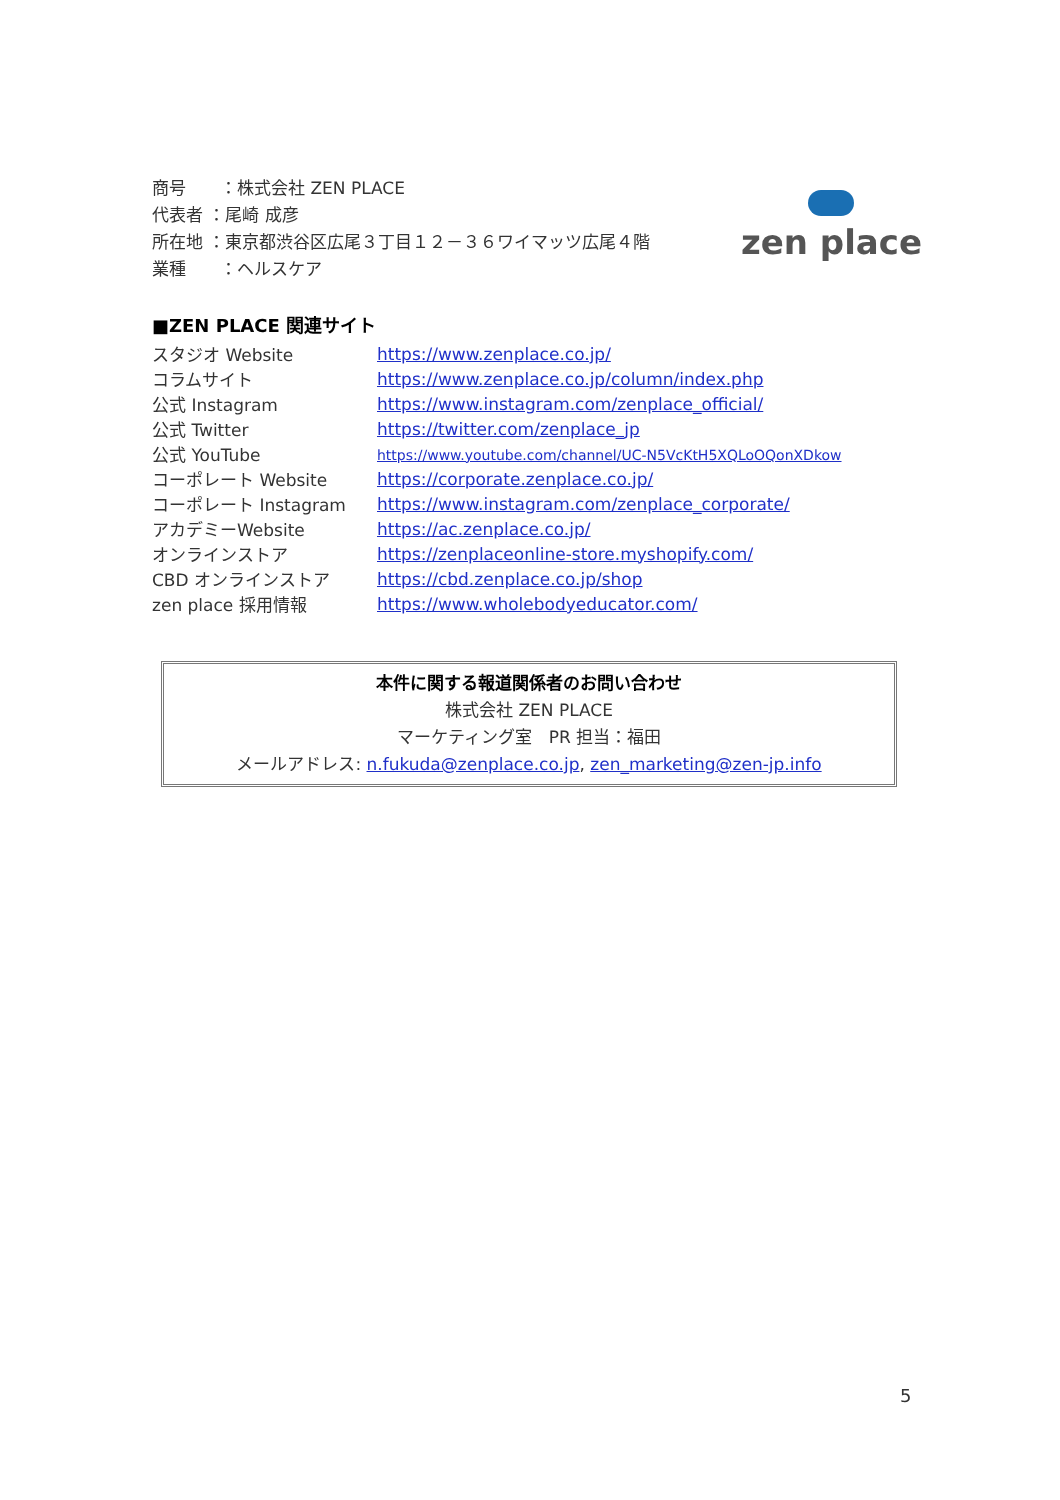商号　　：株式会社 ZEN PLACE
代表者 ：尾崎 成彦
所在地 ：東京都渋谷区広尾３丁目１２－３６ワイマッツ広尾４階
業種　　：ヘルスケア
zen place
■ZEN PLACE 関連サイト
| スタジオ Website | https://www.zenplace.co.jp/ |
| コラムサイト | https://www.zenplace.co.jp/column/index.php |
| 公式 Instagram | https://www.instagram.com/zenplace_official/ |
| 公式 Twitter | https://twitter.com/zenplace_jp |
| 公式 YouTube | https://www.youtube.com/channel/UC-N5VcKtH5XQLoOQonXDkow |
| コーポレート Website | https://corporate.zenplace.co.jp/ |
| コーポレート Instagram | https://www.instagram.com/zenplace_corporate/ |
| アカデミーWebsite | https://ac.zenplace.co.jp/ |
| オンラインストア | https://zenplaceonline-store.myshopify.com/ |
| CBD オンラインストア | https://cbd.zenplace.co.jp/shop |
| zen place 採用情報 | https://www.wholebodyeducator.com/ |
本件に関する報道関係者のお問い合わせ
株式会社 ZEN PLACE
マーケティング室　PR 担当：福田
メールアドレス: n.fukuda@zenplace.co.jp, zen_marketing@zen-jp.info
5